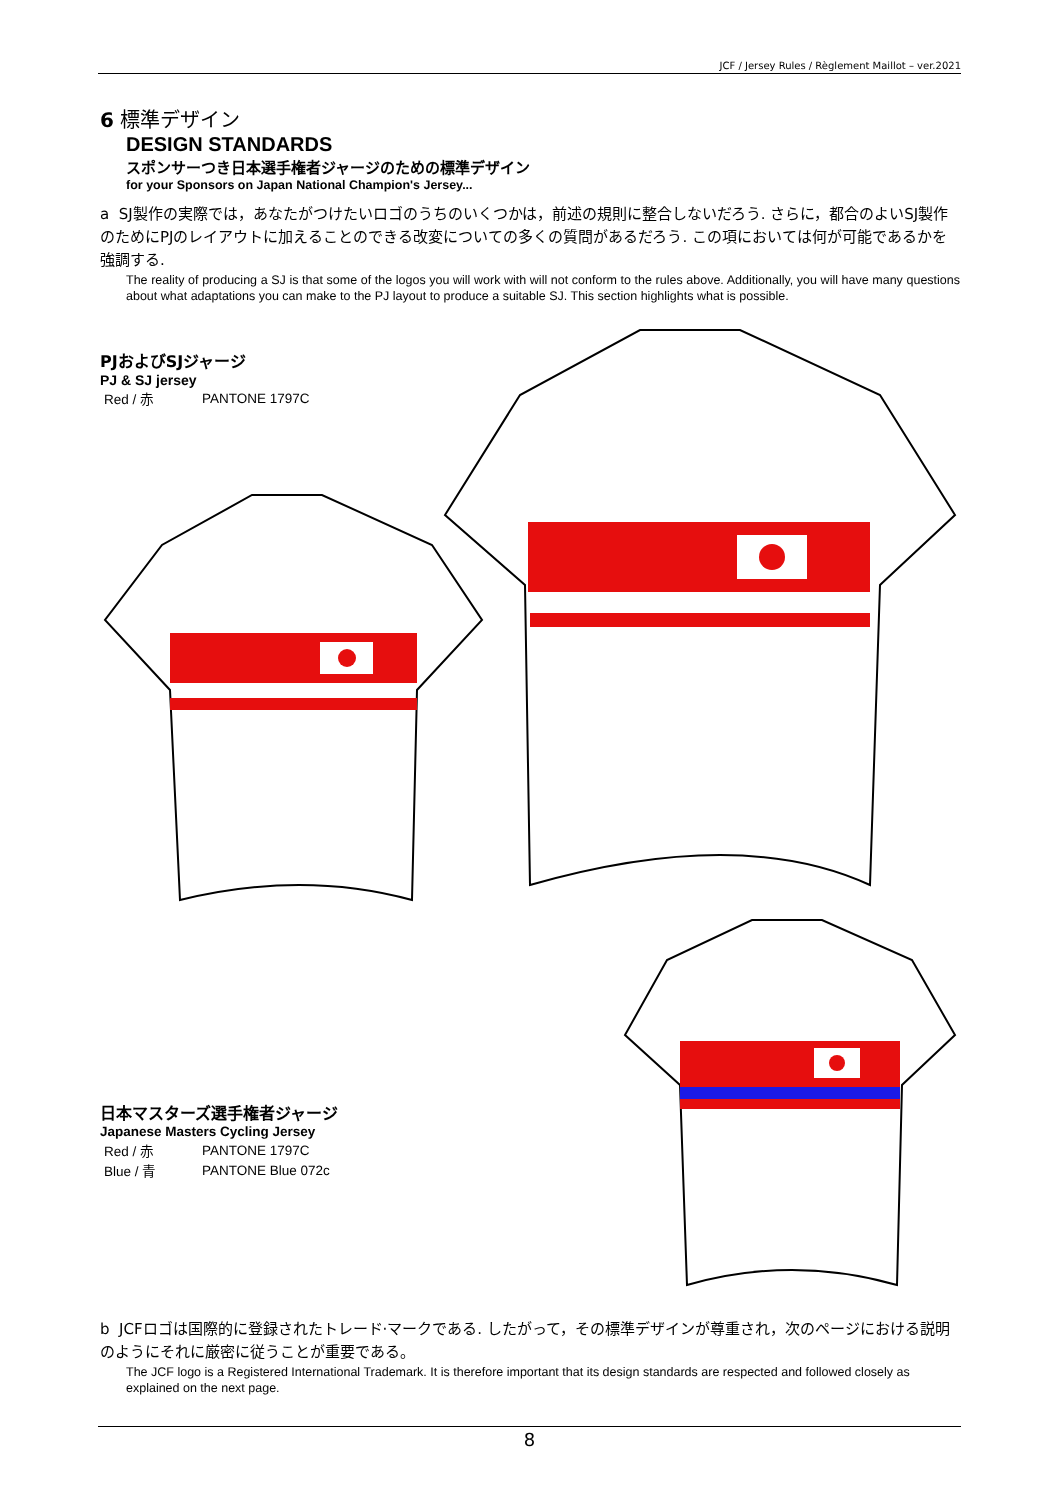JCF / Jersey Rules / Règlement Maillot – ver.2021
6 標準デザイン
DESIGN STANDARDS
スポンサーつき日本選手権者ジャージのための標準デザイン
for your Sponsors on Japan National Champion's Jersey...
a SJ製作の実際では，あなたがつけたいロゴのうちのいくつかは，前述の規則に整合しないだろう. さらに，都合のよいSJ製作のためにPJのレイアウトに加えることのできる改変についての多くの質問があるだろう. この項においては何が可能であるかを強調する.
The reality of producing a SJ is that some of the logos you will work with will not conform to the rules above. Additionally, you will have many questions about what adaptations you can make to the PJ layout to produce a suitable SJ. This section highlights what is possible.
PJおよびSJジャージ
PJ & SJ jersey
| Red / 赤 | PANTONE 1797C |
日本マスターズ選手権者ジャージ
Japanese Masters Cycling Jersey
| Red / 赤 | PANTONE 1797C |
| Blue / 青 | PANTONE Blue 072c |
b JCFロゴは国際的に登録されたトレード·マークである. したがって，その標準デザインが尊重され，次のページにおける説明のようにそれに厳密に従うことが重要である。
The JCF logo is a Registered International Trademark. It is therefore important that its design standards are respected and followed closely as explained on the next page.
8